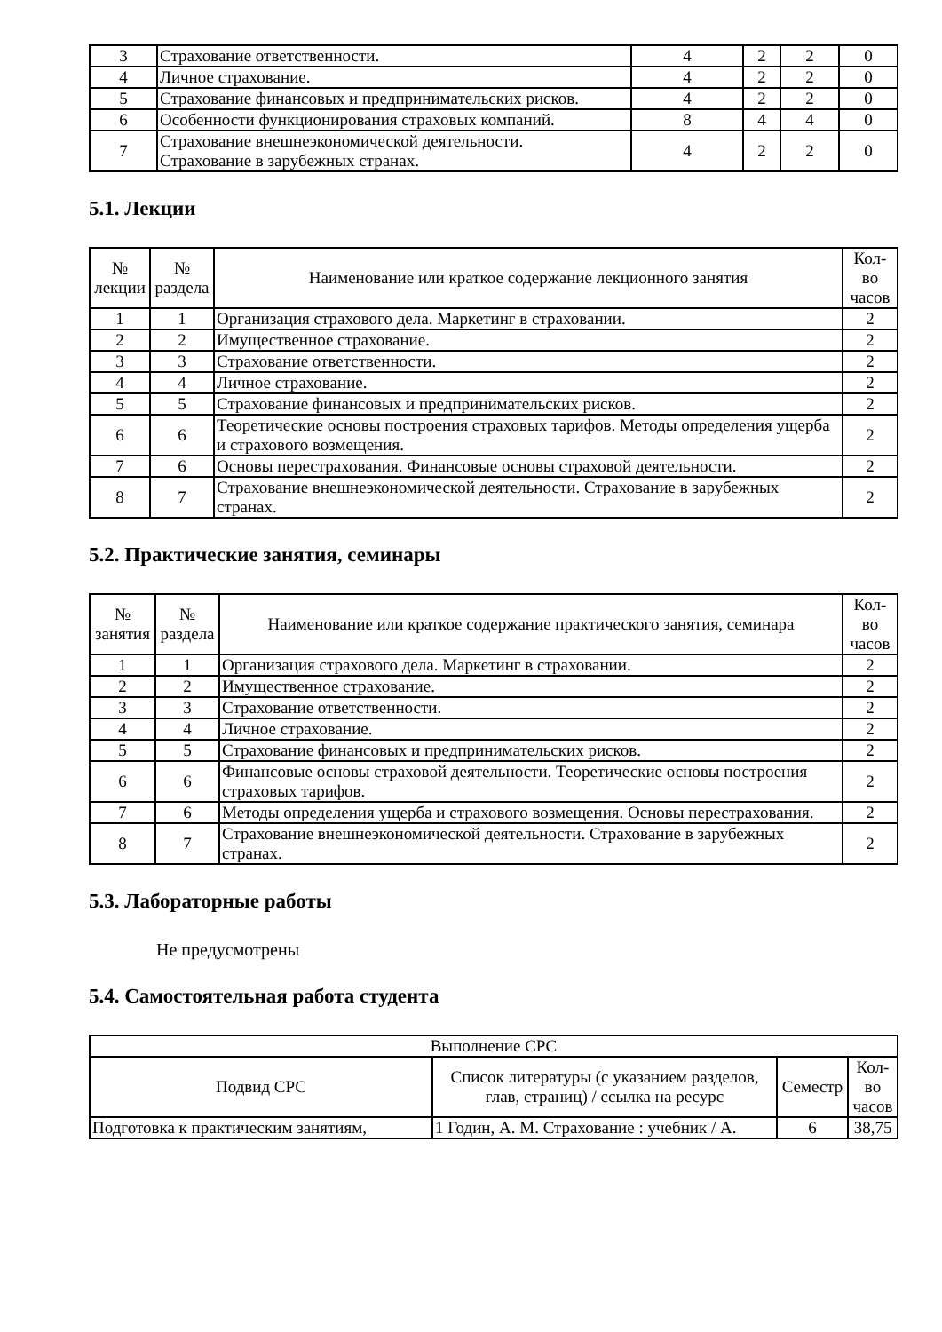| 3 | Страхование ответственности. | 4 | 2 | 2 | 0 |
| 4 | Личное страхование. | 4 | 2 | 2 | 0 |
| 5 | Страхование финансовых и предпринимательских рисков. | 4 | 2 | 2 | 0 |
| 6 | Особенности функционирования страховых компаний. | 8 | 4 | 4 | 0 |
| 7 | Страхование внешнеэкономической деятельности. Страхование в зарубежных странах. | 4 | 2 | 2 | 0 |
5.1. Лекции
| № лекции | № раздела | Наименование или краткое содержание лекционного занятия | Кол- во часов |
| --- | --- | --- | --- |
| 1 | 1 | Организация страхового дела. Маркетинг в страховании. | 2 |
| 2 | 2 | Имущественное страхование. | 2 |
| 3 | 3 | Страхование ответственности. | 2 |
| 4 | 4 | Личное страхование. | 2 |
| 5 | 5 | Страхование финансовых и предпринимательских рисков. | 2 |
| 6 | 6 | Теоретические основы построения страховых тарифов. Методы определения ущерба и страхового возмещения. | 2 |
| 7 | 6 | Основы перестрахования. Финансовые основы страховой деятельности. | 2 |
| 8 | 7 | Страхование внешнеэкономической деятельности. Страхование в зарубежных странах. | 2 |
5.2. Практические занятия, семинары
| № занятия | № раздела | Наименование или краткое содержание практического занятия, семинара | Кол- во часов |
| --- | --- | --- | --- |
| 1 | 1 | Организация страхового дела. Маркетинг в страховании. | 2 |
| 2 | 2 | Имущественное страхование. | 2 |
| 3 | 3 | Страхование ответственности. | 2 |
| 4 | 4 | Личное страхование. | 2 |
| 5 | 5 | Страхование финансовых и предпринимательских рисков. | 2 |
| 6 | 6 | Финансовые основы страховой деятельности. Теоретические основы построения страховых тарифов. | 2 |
| 7 | 6 | Методы определения ущерба и страхового возмещения. Основы перестрахования. | 2 |
| 8 | 7 | Страхование внешнеэкономической деятельности. Страхование в зарубежных странах. | 2 |
5.3. Лабораторные работы
Не предусмотрены
5.4. Самостоятельная работа студента
| Выполнение СРС | | | |
| --- | --- | --- | --- |
| Подвид СРС | Список литературы (с указанием разделов, глав, страниц) / ссылка на ресурс | Семестр | Кол- во часов |
| Подготовка к практическим занятиям, | 1 Годин, А. М. Страхование : учебник / А. | 6 | 38,75 |